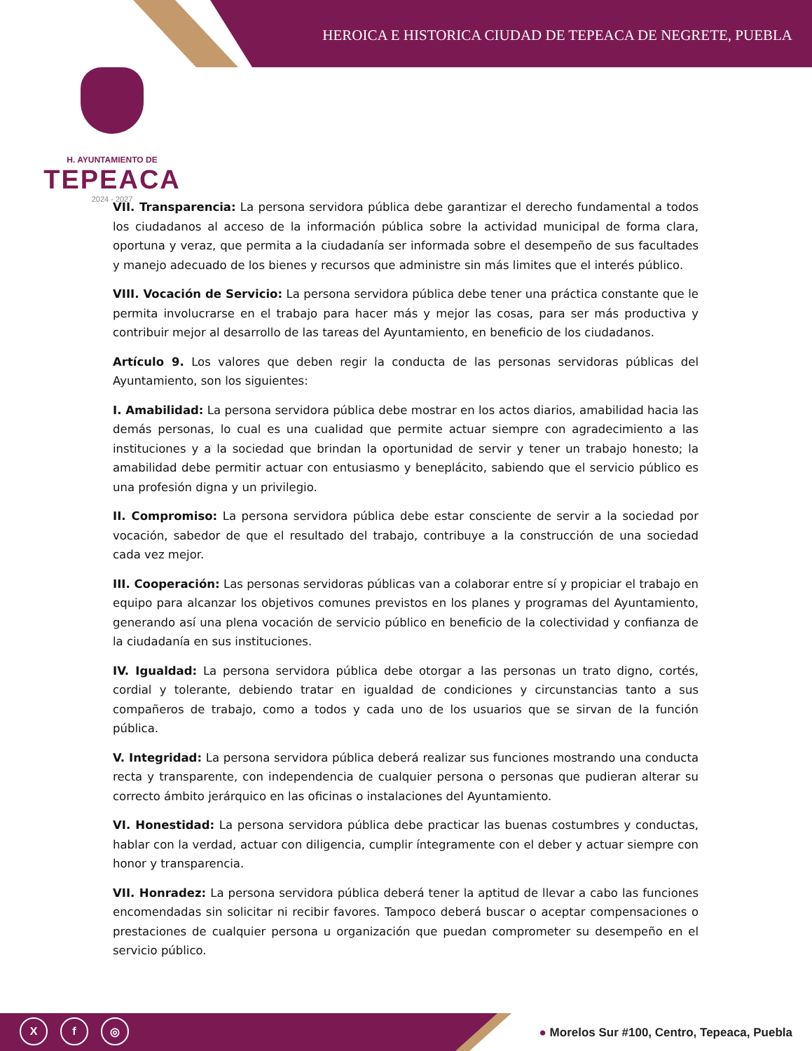HEROICA E HISTORICA CIUDAD DE TEPEACA DE NEGRETE, PUEBLA
H. AYUNTAMIENTO DE
TEPEACA
2024 - 2027
VII. Transparencia: La persona servidora pública debe garantizar el derecho fundamental a todos los ciudadanos al acceso de la información pública sobre la actividad municipal de forma clara, oportuna y veraz, que permita a la ciudadanía ser informada sobre el desempeño de sus facultades y manejo adecuado de los bienes y recursos que administre sin más limites que el interés público.
VIII. Vocación de Servicio: La persona servidora pública debe tener una práctica constante que le permita involucrarse en el trabajo para hacer más y mejor las cosas, para ser más productiva y contribuir mejor al desarrollo de las tareas del Ayuntamiento, en beneficio de los ciudadanos.
Artículo 9. Los valores que deben regir la conducta de las personas servidoras públicas del Ayuntamiento, son los siguientes:
I. Amabilidad: La persona servidora pública debe mostrar en los actos diarios, amabilidad hacia las demás personas, lo cual es una cualidad que permite actuar siempre con agradecimiento a las instituciones y a la sociedad que brindan la oportunidad de servir y tener un trabajo honesto; la amabilidad debe permitir actuar con entusiasmo y beneplácito, sabiendo que el servicio público es una profesión digna y un privilegio.
II. Compromiso: La persona servidora pública debe estar consciente de servir a la sociedad por vocación, sabedor de que el resultado del trabajo, contribuye a la construcción de una sociedad cada vez mejor.
III. Cooperación: Las personas servidoras públicas van a colaborar entre sí y propiciar el trabajo en equipo para alcanzar los objetivos comunes previstos en los planes y programas del Ayuntamiento, generando así una plena vocación de servicio público en beneficio de la colectividad y confianza de la ciudadanía en sus instituciones.
IV. Igualdad: La persona servidora pública debe otorgar a las personas un trato digno, cortés, cordial y tolerante, debiendo tratar en igualdad de condiciones y circunstancias tanto a sus compañeros de trabajo, como a todos y cada uno de los usuarios que se sirvan de la función pública.
V. Integridad: La persona servidora pública deberá realizar sus funciones mostrando una conducta recta y transparente, con independencia de cualquier persona o personas que pudieran alterar su correcto ámbito jerárquico en las oficinas o instalaciones del Ayuntamiento.
VI. Honestidad: La persona servidora pública debe practicar las buenas costumbres y conductas, hablar con la verdad, actuar con diligencia, cumplir íntegramente con el deber y actuar siempre con honor y transparencia.
VII. Honradez: La persona servidora pública deberá tener la aptitud de llevar a cabo las funciones encomendadas sin solicitar ni recibir favores. Tampoco deberá buscar o aceptar compensaciones o prestaciones de cualquier persona u organización que puedan comprometer su desempeño en el servicio público.
Xf ◎
● Morelos Sur #100, Centro, Tepeaca, Puebla